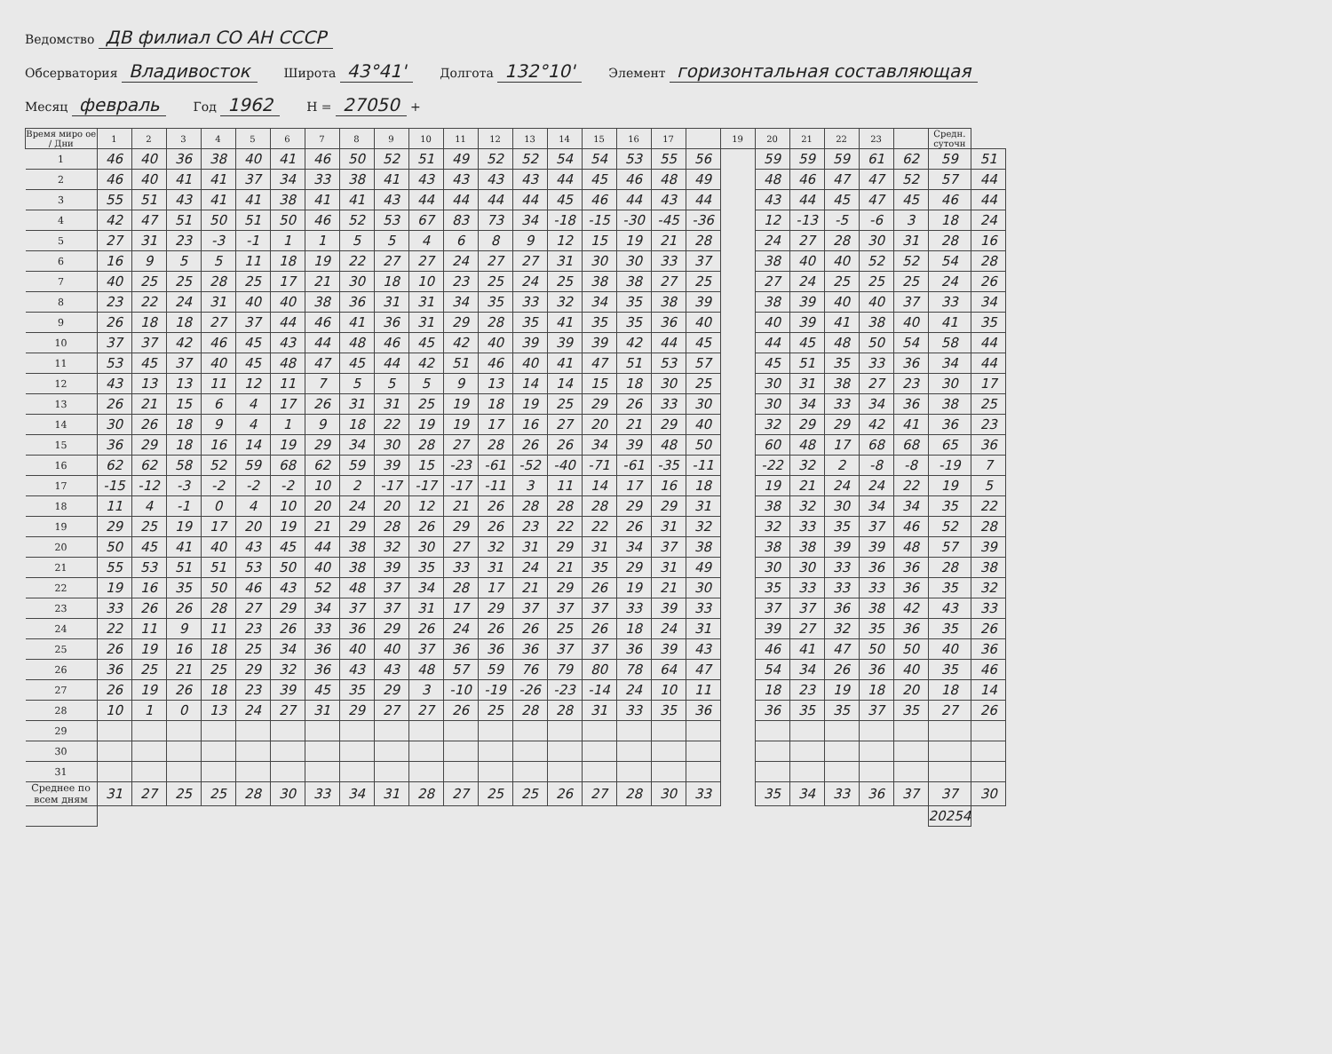Ведомство ДВ филиал СО АН СССР
Обсерватория Владивосток Широта 43°41' Долгота 132°10' Элемент горизонтальная составляющая
Месяц февраль Год 1962 H = 27050 +
| Время миро ое / Дни | 1 | 2 | 3 | 4 | 5 | 6 | 7 | 8 | 9 | 10 | 11 | 12 | 13 | 14 | 15 | 16 | 17 | | 19 | 20 | 21 | 22 | 23 | | Средн. суточн | |
| --- | --- | --- | --- | --- | --- | --- | --- | --- | --- | --- | --- | --- | --- | --- | --- | --- | --- | --- | --- | --- | --- | --- | --- | --- | --- | --- |
| 1 | 46 | 40 | 36 | 38 | 40 | 41 | 46 | 50 | 52 | 51 | 49 | 52 | 52 | 54 | 54 | 53 | 55 | 56 | | 59 | 59 | 59 | 61 | 62 | 59 | 51 |
| 2 | 46 | 40 | 41 | 41 | 37 | 34 | 33 | 38 | 41 | 43 | 43 | 43 | 43 | 44 | 45 | 46 | 48 | 49 | | 48 | 46 | 47 | 47 | 52 | 57 | 44 |
| 3 | 55 | 51 | 43 | 41 | 41 | 38 | 41 | 41 | 43 | 44 | 44 | 44 | 44 | 45 | 46 | 44 | 43 | 44 | | 43 | 44 | 45 | 47 | 45 | 46 | 44 |
| 4 | 42 | 47 | 51 | 50 | 51 | 50 | 46 | 52 | 53 | 67 | 83 | 73 | 34 | -18 | -15 | -30 | -45 | -36 | | 12 | -13 | -5 | -6 | 3 | 18 | 24 |
| 5 | 27 | 31 | 23 | -3 | -1 | 1 | 1 | 5 | 5 | 4 | 6 | 8 | 9 | 12 | 15 | 19 | 21 | 28 | | 24 | 27 | 28 | 30 | 31 | 28 | 16 |
| 6 | 16 | 9 | 5 | 5 | 11 | 18 | 19 | 22 | 27 | 27 | 24 | 27 | 27 | 31 | 30 | 30 | 33 | 37 | | 38 | 40 | 40 | 52 | 52 | 54 | 28 |
| 7 | 40 | 25 | 25 | 28 | 25 | 17 | 21 | 30 | 18 | 10 | 23 | 25 | 24 | 25 | 38 | 38 | 27 | 25 | | 27 | 24 | 25 | 25 | 25 | 24 | 26 |
| 8 | 23 | 22 | 24 | 31 | 40 | 40 | 38 | 36 | 31 | 31 | 34 | 35 | 33 | 32 | 34 | 35 | 38 | 39 | | 38 | 39 | 40 | 40 | 37 | 33 | 34 |
| 9 | 26 | 18 | 18 | 27 | 37 | 44 | 46 | 41 | 36 | 31 | 29 | 28 | 35 | 41 | 35 | 35 | 36 | 40 | | 40 | 39 | 41 | 38 | 40 | 41 | 35 |
| 10 | 37 | 37 | 42 | 46 | 45 | 43 | 44 | 48 | 46 | 45 | 42 | 40 | 39 | 39 | 39 | 42 | 44 | 45 | | 44 | 45 | 48 | 50 | 54 | 58 | 44 |
| 11 | 53 | 45 | 37 | 40 | 45 | 48 | 47 | 45 | 44 | 42 | 51 | 46 | 40 | 41 | 47 | 51 | 53 | 57 | | 45 | 51 | 35 | 33 | 36 | 34 | 44 |
| 12 | 43 | 13 | 13 | 11 | 12 | 11 | 7 | 5 | 5 | 5 | 9 | 13 | 14 | 14 | 15 | 18 | 30 | 25 | | 30 | 31 | 38 | 27 | 23 | 30 | 17 |
| 13 | 26 | 21 | 15 | 6 | 4 | 17 | 26 | 31 | 31 | 25 | 19 | 18 | 19 | 25 | 29 | 26 | 33 | 30 | | 30 | 34 | 33 | 34 | 36 | 38 | 25 |
| 14 | 30 | 26 | 18 | 9 | 4 | 1 | 9 | 18 | 22 | 19 | 19 | 17 | 16 | 27 | 20 | 21 | 29 | 40 | | 32 | 29 | 29 | 42 | 41 | 36 | 23 |
| 15 | 36 | 29 | 18 | 16 | 14 | 19 | 29 | 34 | 30 | 28 | 27 | 28 | 26 | 26 | 34 | 39 | 48 | 50 | | 60 | 48 | 17 | 68 | 68 | 65 | 36 |
| 16 | 62 | 62 | 58 | 52 | 59 | 68 | 62 | 59 | 39 | 15 | -23 | -61 | -52 | -40 | -71 | -61 | -35 | -11 | | -22 | 32 | 2 | -8 | -8 | -19 | 7 |
| 17 | -15 | -12 | -3 | -2 | -2 | -2 | 10 | 2 | -17 | -17 | -17 | -11 | 3 | 11 | 14 | 17 | 16 | 18 | | 19 | 21 | 24 | 24 | 22 | 19 | 5 |
| 18 | 11 | 4 | -1 | 0 | 4 | 10 | 20 | 24 | 20 | 12 | 21 | 26 | 28 | 28 | 28 | 29 | 29 | 31 | | 38 | 32 | 30 | 34 | 34 | 35 | 22 |
| 19 | 29 | 25 | 19 | 17 | 20 | 19 | 21 | 29 | 28 | 26 | 29 | 26 | 23 | 22 | 22 | 26 | 31 | 32 | | 32 | 33 | 35 | 37 | 46 | 52 | 28 |
| 20 | 50 | 45 | 41 | 40 | 43 | 45 | 44 | 38 | 32 | 30 | 27 | 32 | 31 | 29 | 31 | 34 | 37 | 38 | | 38 | 38 | 39 | 39 | 48 | 57 | 39 |
| 21 | 55 | 53 | 51 | 51 | 53 | 50 | 40 | 38 | 39 | 35 | 33 | 31 | 24 | 21 | 35 | 29 | 31 | 49 | | 30 | 30 | 33 | 36 | 36 | 28 | 38 |
| 22 | 19 | 16 | 35 | 50 | 46 | 43 | 52 | 48 | 37 | 34 | 28 | 17 | 21 | 29 | 26 | 19 | 21 | 30 | | 35 | 33 | 33 | 33 | 36 | 35 | 32 |
| 23 | 33 | 26 | 26 | 28 | 27 | 29 | 34 | 37 | 37 | 31 | 17 | 29 | 37 | 37 | 37 | 33 | 39 | 33 | | 37 | 37 | 36 | 38 | 42 | 43 | 33 |
| 24 | 22 | 11 | 9 | 11 | 23 | 26 | 33 | 36 | 29 | 26 | 24 | 26 | 26 | 25 | 26 | 18 | 24 | 31 | | 39 | 27 | 32 | 35 | 36 | 35 | 26 |
| 25 | 26 | 19 | 16 | 18 | 25 | 34 | 36 | 40 | 40 | 37 | 36 | 36 | 36 | 37 | 37 | 36 | 39 | 43 | | 46 | 41 | 47 | 50 | 50 | 40 | 36 |
| 26 | 36 | 25 | 21 | 25 | 29 | 32 | 36 | 43 | 43 | 48 | 57 | 59 | 76 | 79 | 80 | 78 | 64 | 47 | | 54 | 34 | 26 | 36 | 40 | 35 | 46 |
| 27 | 26 | 19 | 26 | 18 | 23 | 39 | 45 | 35 | 29 | 3 | -10 | -19 | -26 | -23 | -14 | 24 | 10 | 11 | | 18 | 23 | 19 | 18 | 20 | 18 | 14 |
| 28 | 10 | 1 | 0 | 13 | 24 | 27 | 31 | 29 | 27 | 27 | 26 | 25 | 28 | 28 | 31 | 33 | 35 | 36 | | 36 | 35 | 35 | 37 | 35 | 27 | 26 |
| 29 | | | | | | | | | | | | | | | | | | | | | | | | | | |
| 30 | | | | | | | | | | | | | | | | | | | | | | | | | | |
| 31 | | | | | | | | | | | | | | | | | | | | | | | | | | |
| Среднее по всем дням | 31 | 27 | 25 | 25 | 28 | 30 | 33 | 34 | 31 | 28 | 27 | 25 | 25 | 26 | 27 | 28 | 30 | 33 | | 35 | 34 | 33 | 36 | 37 | 37 | 30 |
| | | | | | | | | | | | | | | | | | | | | | | | | | 20254 | |